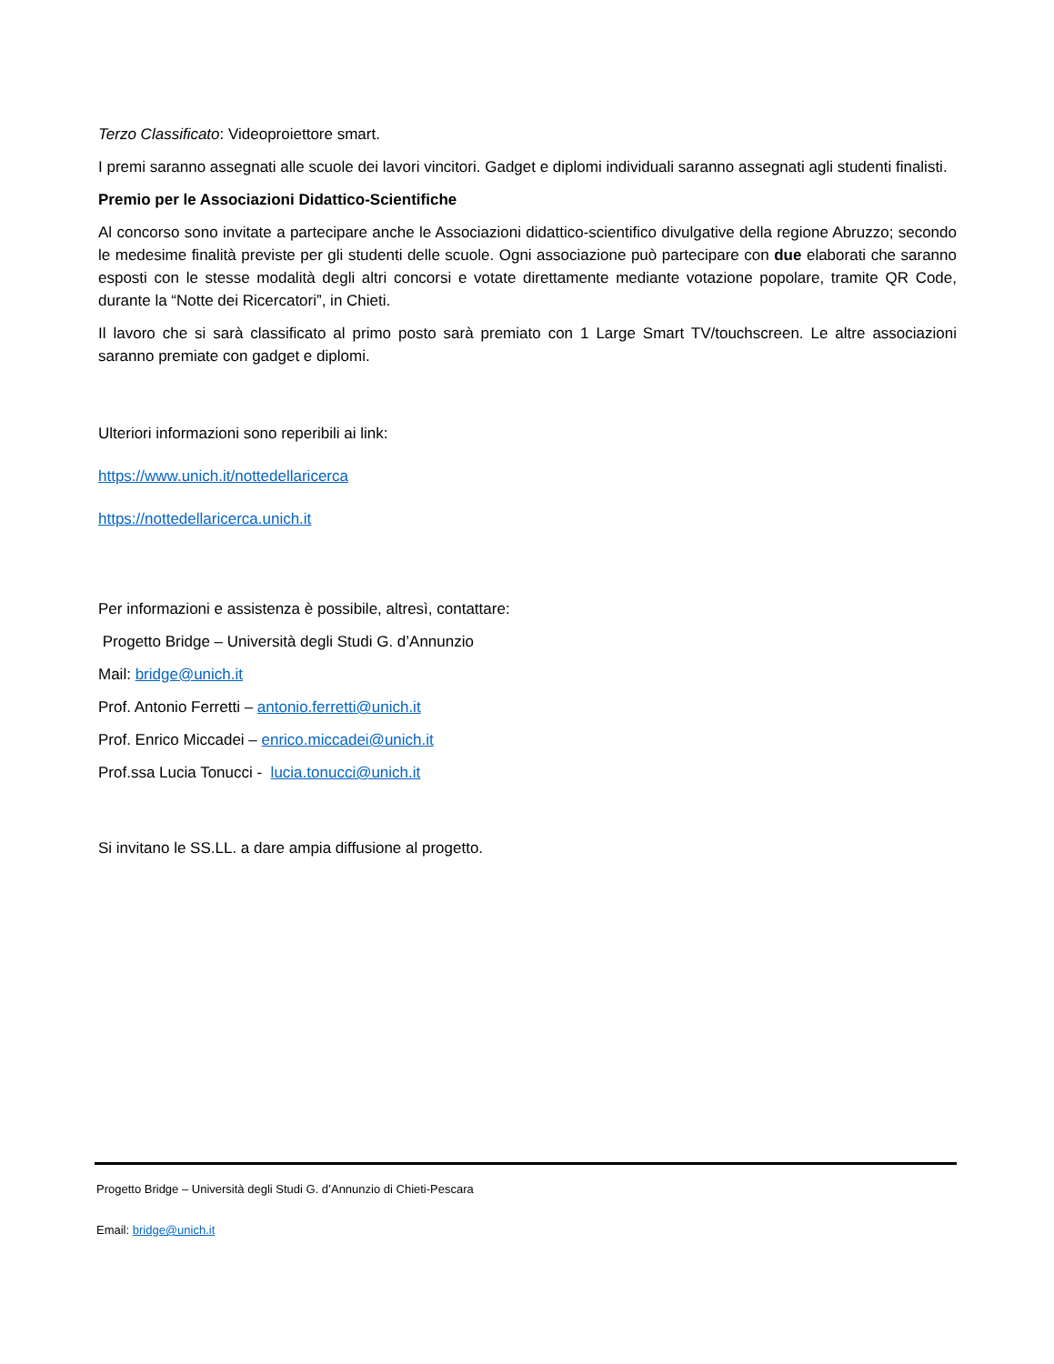Terzo Classificato: Videoproiettore smart.
I premi saranno assegnati alle scuole dei lavori vincitori. Gadget e diplomi individuali saranno assegnati agli studenti finalisti.
Premio per le Associazioni Didattico-Scientifiche
Al concorso sono invitate a partecipare anche le Associazioni didattico-scientifico divulgative della regione Abruzzo; secondo le medesime finalità previste per gli studenti delle scuole. Ogni associazione può partecipare con due elaborati che saranno esposti con le stesse modalità degli altri concorsi e votate direttamente mediante votazione popolare, tramite QR Code, durante la “Notte dei Ricercatori”, in Chieti.
Il lavoro che si sarà classificato al primo posto sarà premiato con 1 Large Smart TV/touchscreen. Le altre associazioni saranno premiate con gadget e diplomi.
Ulteriori informazioni sono reperibili ai link:
https://www.unich.it/nottedellaricerca
https://nottedellaricerca.unich.it
Per informazioni e assistenza è possibile, altresì, contattare:
Progetto Bridge – Università degli Studi G. d’Annunzio
Mail: bridge@unich.it
Prof. Antonio Ferretti – antonio.ferretti@unich.it
Prof. Enrico Miccadei – enrico.miccadei@unich.it
Prof.ssa Lucia Tonucci - lucia.tonucci@unich.it
Si invitano le SS.LL. a dare ampia diffusione al progetto.
Progetto Bridge – Università degli Studi G. d’Annunzio di Chieti-Pescara
Email: bridge@unich.it